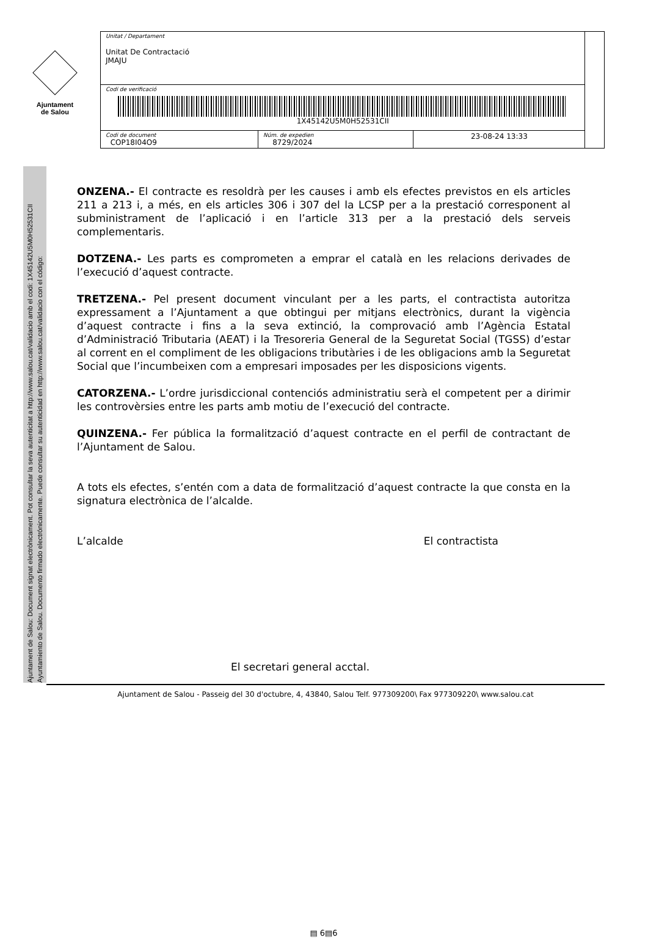Ajuntament
de Salou
| Unitat / Departament Unitat De Contractació JMAJU | | | |
| Codi de verificació 1X45142U5M0H52531CII | | | |
| Codi de document COP18I04O9 | Núm. de expedien 8729/2024 | 23-08-24 13:33 | |
Ajuntament de Salou: Document signat electrònicament. Pot consultar la seva autenticitat a http://www.salou.cat/validacio amb el codi: 1X45142U5M0H52531CII
Ayuntamiento de Salou. Documento firmado electrónicamente. Puede consultar su autenticidad en http://www.salou.cat/validacio con el código:
ONZENA.- El contracte es resoldrà per les causes i amb els efectes previstos en els articles 211 a 213 i, a més, en els articles 306 i 307 del la LCSP per a la prestació corresponent al subministrament de l’aplicació i en l’article 313 per a la prestació dels serveis complementaris.
DOTZENA.- Les parts es comprometen a emprar el català en les relacions derivades de l’execució d’aquest contracte.
TRETZENA.- Pel present document vinculant per a les parts, el contractista autoritza expressament a l’Ajuntament a que obtingui per mitjans electrònics, durant la vigència d’aquest contracte i fins a la seva extinció, la comprovació amb l’Agència Estatal d’Administració Tributaria (AEAT) i la Tresoreria General de la Seguretat Social (TGSS) d’estar al corrent en el compliment de les obligacions tributàries i de les obligacions amb la Seguretat Social que l’incumbeixen com a empresari imposades per les disposicions vigents.
CATORZENA.- L’ordre jurisdiccional contenciós administratiu serà el competent per a dirimir les controvèrsies entre les parts amb motiu de l’execució del contracte.
QUINZENA.- Fer pública la formalització d’aquest contracte en el perfil de contractant de l’Ajuntament de Salou.
A tots els efectes, s’entén com a data de formalització d’aquest contracte la que consta en la signatura electrònica de l’alcalde.
L’alcalde El contractista
El secretari general acctal.
▤ 6▤6
Ajuntament de Salou - Passeig del 30 d'octubre, 4, 43840, Salou Telf. 977309200\ Fax 977309220\ www.salou.cat